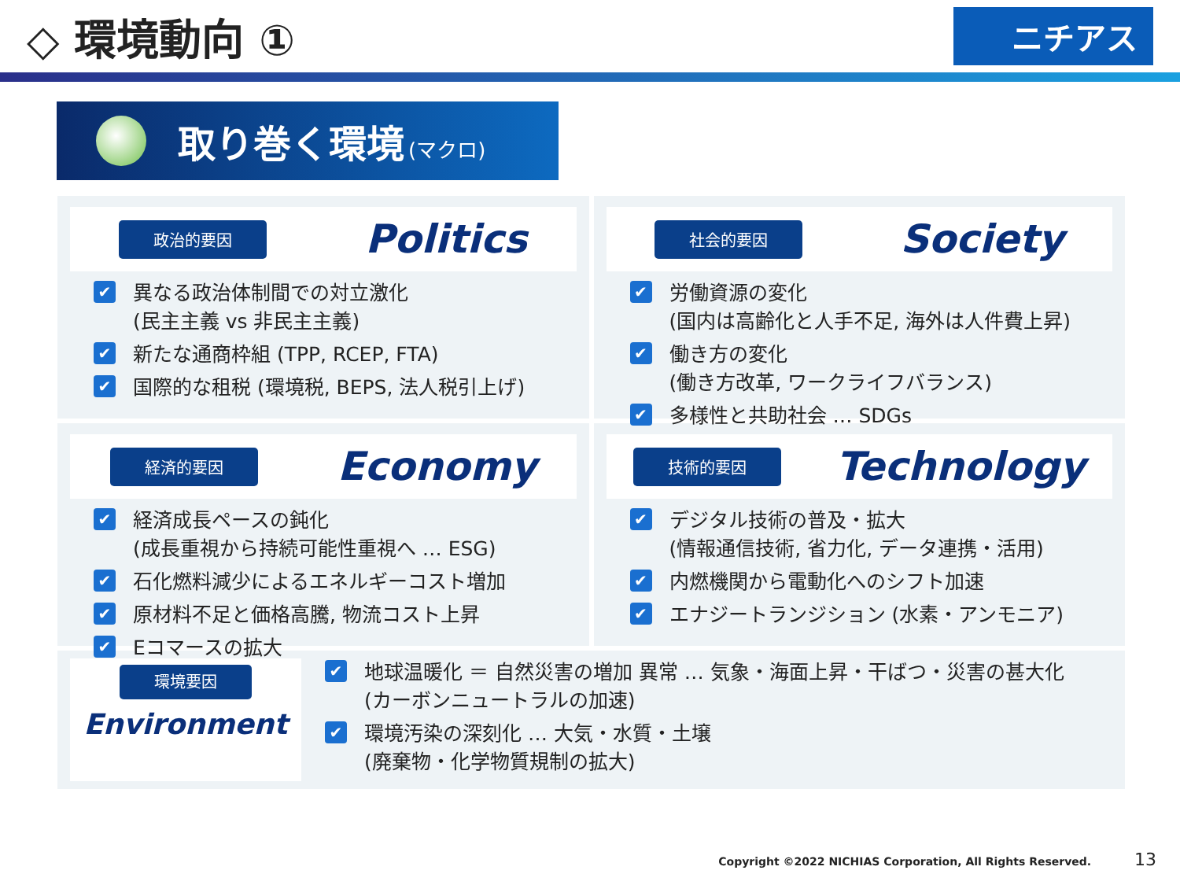◇ 環境動向 ①
ニチアス
取り巻く環境 (マクロ)
政治的要因 Politics
異なる政治体制間での対立激化
(民主主義 vs 非民主主義)
新たな通商枠組 (TPP, RCEP, FTA)
国際的な租税 (環境税, BEPS, 法人税引上げ)
社会的要因 Society
労働資源の変化
(国内は高齢化と人手不足, 海外は人件費上昇)
働き方の変化
(働き方改革, ワークライフバランス)
多様性と共助社会 … SDGs
経済的要因 Economy
経済成長ペースの鈍化
(成長重視から持続可能性重視へ … ESG)
石化燃料減少によるエネルギーコスト増加
原材料不足と価格高騰, 物流コスト上昇
Eコマースの拡大
技術的要因 Technology
デジタル技術の普及・拡大
(情報通信技術, 省力化, データ連携・活用)
内燃機関から電動化へのシフト加速
エナジートランジション (水素・アンモニア)
環境要因
Environment
地球温暖化 ＝ 自然災害の増加 異常 … 気象・海面上昇・干ばつ・災害の甚大化
(カーボンニュートラルの加速)
環境汚染の深刻化 … 大気・水質・土壌
(廃棄物・化学物質規制の拡大)
Copyright ©2022 NICHIAS Corporation, All Rights Reserved. 13